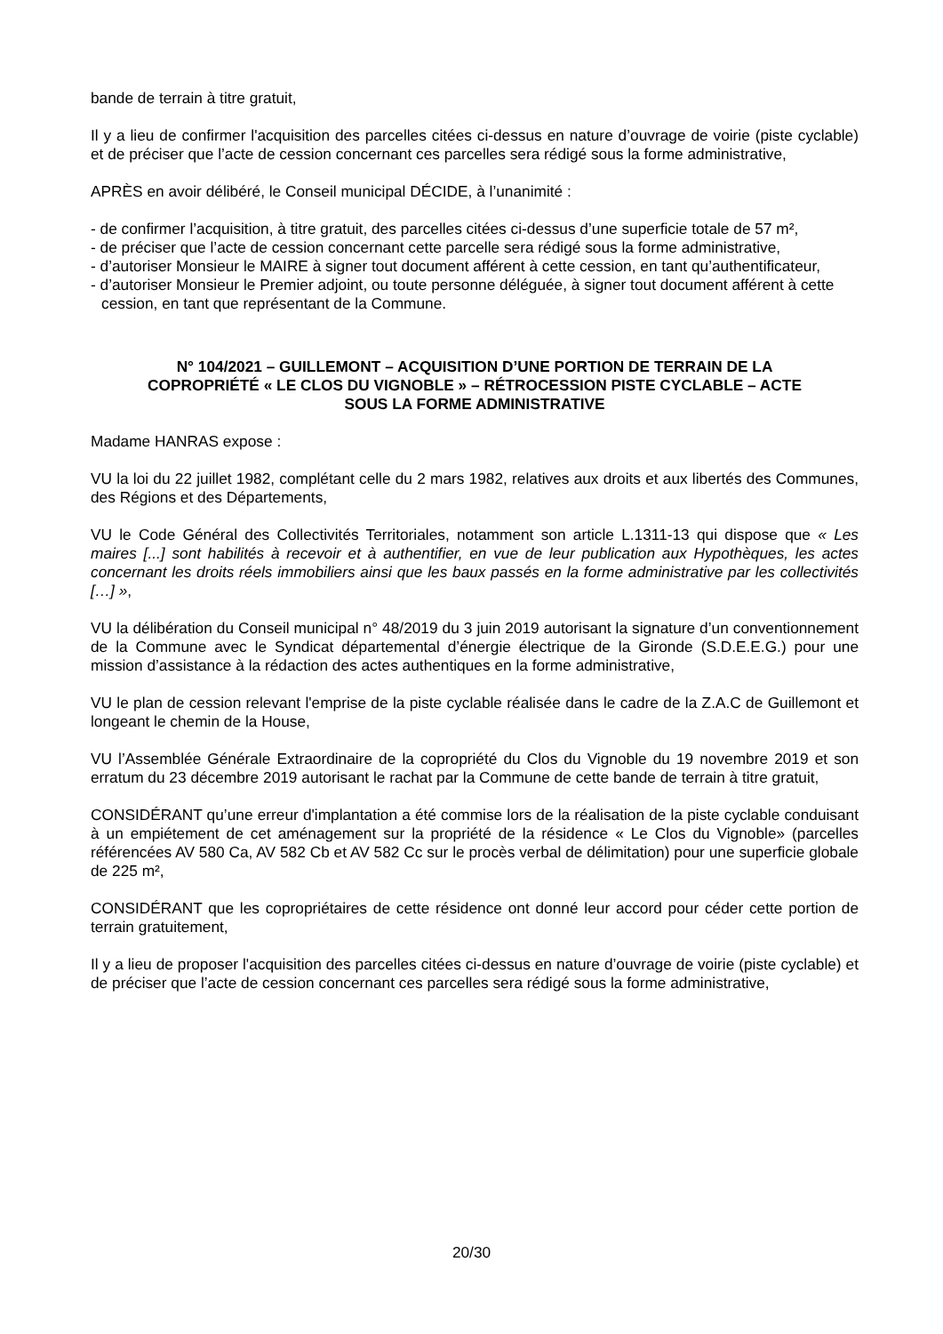bande de terrain à titre gratuit,
Il y a lieu de confirmer l'acquisition des parcelles citées ci-dessus en nature d’ouvrage de voirie (piste cyclable) et de préciser que l’acte de cession concernant ces parcelles sera rédigé sous la forme administrative,
APRÈS en avoir délibéré, le Conseil municipal DÉCIDE, à l’unanimité :
- de confirmer l’acquisition, à titre gratuit, des parcelles citées ci-dessus d’une superficie totale de 57 m²,
- de préciser que l’acte de cession concernant cette parcelle sera rédigé sous la forme administrative,
- d’autoriser Monsieur le MAIRE à signer tout document afférent à cette cession, en tant qu’authentificateur,
- d’autoriser Monsieur le Premier adjoint, ou toute personne déléguée, à signer tout document afférent à cette cession, en tant que représentant de la Commune.
N° 104/2021 – GUILLEMONT – ACQUISITION D’UNE PORTION DE TERRAIN DE LA COPROPRIÉTÉ « LE CLOS DU VIGNOBLE » – RÉTROCESSION PISTE CYCLABLE – ACTE SOUS LA FORME ADMINISTRATIVE
Madame HANRAS expose :
VU la loi du 22 juillet 1982, complétant celle du 2 mars 1982, relatives aux droits et aux libertés des Communes, des Régions et des Départements,
VU le Code Général des Collectivités Territoriales, notamment son article L.1311-13 qui dispose que « Les maires [...] sont habilités à recevoir et à authentifier, en vue de leur publication aux Hypothèques, les actes concernant les droits réels immobiliers ainsi que les baux passés en la forme administrative par les collectivités […] »,
VU la délibération du Conseil municipal n° 48/2019 du 3 juin 2019 autorisant la signature d’un conventionnement de la Commune avec le Syndicat départemental d’énergie électrique de la Gironde (S.D.E.E.G.) pour une mission d’assistance à la rédaction des actes authentiques en la forme administrative,
VU le plan de cession relevant l'emprise de la piste cyclable réalisée dans le cadre de la Z.A.C de Guillemont et longeant le chemin de la House,
VU l’Assemblée Générale Extraordinaire de la copropriété du Clos du Vignoble du 19 novembre 2019 et son erratum du 23 décembre 2019 autorisant le rachat par la Commune de cette bande de terrain à titre gratuit,
CONSIDÉRANT qu’une erreur d'implantation a été commise lors de la réalisation de la piste cyclable conduisant à un empiétement de cet aménagement sur la propriété de la résidence « Le Clos du Vignoble» (parcelles référencées AV 580 Ca, AV 582 Cb et AV 582 Cc sur le procès verbal de délimitation) pour une superficie globale de 225 m²,
CONSIDÉRANT que les copropriétaires de cette résidence ont donné leur accord pour céder cette portion de terrain gratuitement,
Il y a lieu de proposer l'acquisition des parcelles citées ci-dessus en nature d’ouvrage de voirie (piste cyclable) et de préciser que l’acte de cession concernant ces parcelles sera rédigé sous la forme administrative,
20/30